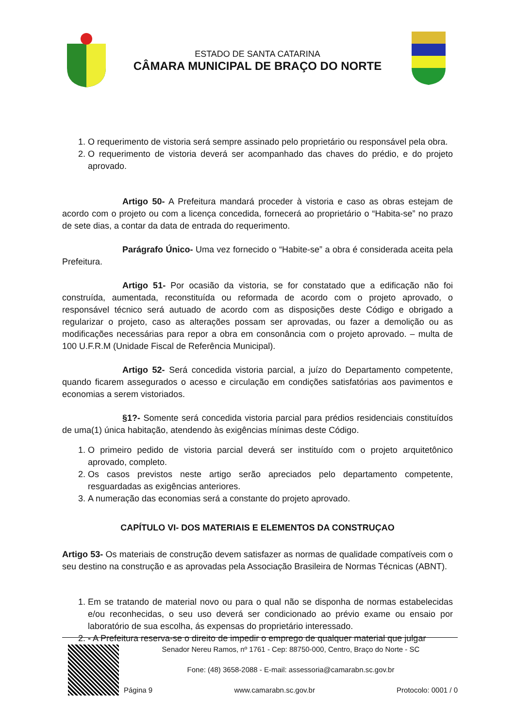ESTADO DE SANTA CATARINA
CÂMARA MUNICIPAL DE BRAÇO DO NORTE
1. O requerimento de vistoria será sempre assinado pelo proprietário ou responsável pela obra.
2. O requerimento de vistoria deverá ser acompanhado das chaves do prédio, e do projeto aprovado.
Artigo 50- A Prefeitura mandará proceder à vistoria e caso as obras estejam de acordo com o projeto ou com a licença concedida, fornecerá ao proprietário o “Habita-se” no prazo de sete dias, a contar da data de entrada do requerimento.
Parágrafo Único- Uma vez fornecido o “Habite-se” a obra é considerada aceita pela Prefeitura.
Artigo 51- Por ocasião da vistoria, se for constatado que a edificação não foi construída, aumentada, reconstituída ou reformada de acordo com o projeto aprovado, o responsável técnico será autuado de acordo com as disposições deste Código e obrigado a regularizar o projeto, caso as alterações possam ser aprovadas, ou fazer a demolição ou as modificações necessárias para repor a obra em consonância com o projeto aprovado. – multa de 100 U.F.R.M (Unidade Fiscal de Referência Municipal).
Artigo 52- Será concedida vistoria parcial, a juízo do Departamento competente, quando ficarem assegurados o acesso e circulação em condições satisfatórias aos pavimentos e economias a serem vistoriados.
§1?- Somente será concedida vistoria parcial para prédios residenciais constituídos de uma(1) única habitação, atendendo às exigências mínimas deste Código.
1. O primeiro pedido de vistoria parcial deverá ser instituído com o projeto arquitetônico aprovado, completo.
2. Os casos previstos neste artigo serão apreciados pelo departamento competente, resguardadas as exigências anteriores.
3. A numeração das economias será a constante do projeto aprovado.
CAPÍTULO VI- DOS MATERIAIS E ELEMENTOS DA CONSTRUÇAO
Artigo 53- Os materiais de construção devem satisfazer as normas de qualidade compatíveis com o seu destino na construção e as aprovadas pela Associação Brasileira de Normas Técnicas (ABNT).
1. Em se tratando de material novo ou para o qual não se disponha de normas estabelecidas e/ou reconhecidas, o seu uso deverá ser condicionado ao prévio exame ou ensaio por laboratório de sua escolha, ás expensas do proprietário interessado.
2. - A Prefeitura reserva-se o direito de impedir o emprego de qualquer material que julgar
Senador Nereu Ramos, nº 1761 - Cep: 88750-000, Centro, Braço do Norte - SC
Fone: (48) 3658-2088 - E-mail: assessoria@camarabn.sc.gov.br
Página 9 www.camarabn.sc.gov.br Protocolo: 0001 / 0